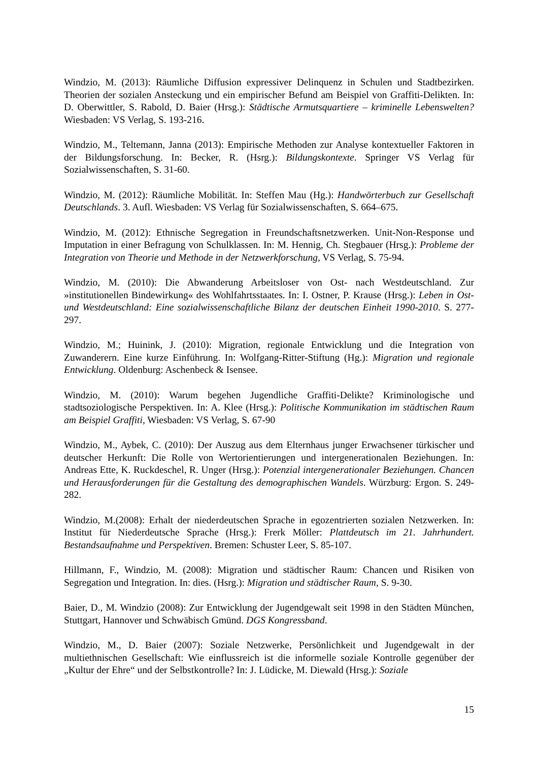Windzio, M. (2013): Räumliche Diffusion expressiver Delinquenz in Schulen und Stadtbezirken. Theorien der sozialen Ansteckung und ein empirischer Befund am Beispiel von Graffiti-Delikten. In: D. Oberwittler, S. Rabold, D. Baier (Hrsg.): Städtische Armutsquartiere – kriminelle Lebenswelten? Wiesbaden: VS Verlag, S. 193-216.
Windzio, M., Teltemann, Janna (2013): Empirische Methoden zur Analyse kontextueller Faktoren in der Bildungsforschung. In: Becker, R. (Hsrg.): Bildungskontexte. Springer VS Verlag für Sozialwissenschaften, S. 31-60.
Windzio, M. (2012): Räumliche Mobilität. In: Steffen Mau (Hg.): Handwörterbuch zur Gesellschaft Deutschlands. 3. Aufl. Wiesbaden: VS Verlag für Sozialwissenschaften, S. 664–675.
Windzio, M. (2012): Ethnische Segregation in Freundschaftsnetzwerken. Unit-Non-Response und Imputation in einer Befragung von Schulklassen. In: M. Hennig, Ch. Stegbauer (Hrsg.): Probleme der Integration von Theorie und Methode in der Netzwerkforschung, VS Verlag, S. 75-94.
Windzio, M. (2010): Die Abwanderung Arbeitsloser von Ost- nach Westdeutschland. Zur »institutionellen Bindewirkung« des Wohlfahrtsstaates. In: I. Ostner, P. Krause (Hrsg.): Leben in Ost- und Westdeutschland: Eine sozialwissenschaftliche Bilanz der deutschen Einheit 1990-2010. S. 277-297.
Windzio, M.; Huinink, J. (2010): Migration, regionale Entwicklung und die Integration von Zuwanderern. Eine kurze Einführung. In: Wolfgang-Ritter-Stiftung (Hg.): Migration und regionale Entwicklung. Oldenburg: Aschenbeck & Isensee.
Windzio, M. (2010): Warum begehen Jugendliche Graffiti-Delikte? Kriminologische und stadtsoziologische Perspektiven. In: A. Klee (Hrsg.): Politische Kommunikation im städtischen Raum am Beispiel Graffiti, Wiesbaden: VS Verlag, S. 67-90
Windzio, M., Aybek, C. (2010): Der Auszug aus dem Elternhaus junger Erwachsener türkischer und deutscher Herkunft: Die Rolle von Wertorientierungen und intergenerationalen Beziehungen. In: Andreas Ette, K. Ruckdeschel, R. Unger (Hrsg.): Potenzial intergenerationaler Beziehungen. Chancen und Herausforderungen für die Gestaltung des demographischen Wandels. Würzburg: Ergon. S. 249-282.
Windzio, M.(2008): Erhalt der niederdeutschen Sprache in egozentrierten sozialen Netzwerken. In: Institut für Niederdeutsche Sprache (Hrsg.): Frerk Möller: Plattdeutsch im 21. Jahrhundert. Bestandsaufnahme und Perspektiven. Bremen: Schuster Leer, S. 85-107.
Hillmann, F., Windzio, M. (2008): Migration und städtischer Raum: Chancen und Risiken von Segregation und Integration. In: dies. (Hsrg.): Migration und städtischer Raum, S. 9-30.
Baier, D., M. Windzio (2008): Zur Entwicklung der Jugendgewalt seit 1998 in den Städten München, Stuttgart, Hannover und Schwäbisch Gmünd. DGS Kongressband.
Windzio, M., D. Baier (2007): Soziale Netzwerke, Persönlichkeit und Jugendgewalt in der multiethnischen Gesellschaft: Wie einflussreich ist die informelle soziale Kontrolle gegenüber der „Kultur der Ehre“ und der Selbstkontrolle? In: J. Lüdicke, M. Diewald (Hrsg.): Soziale
15